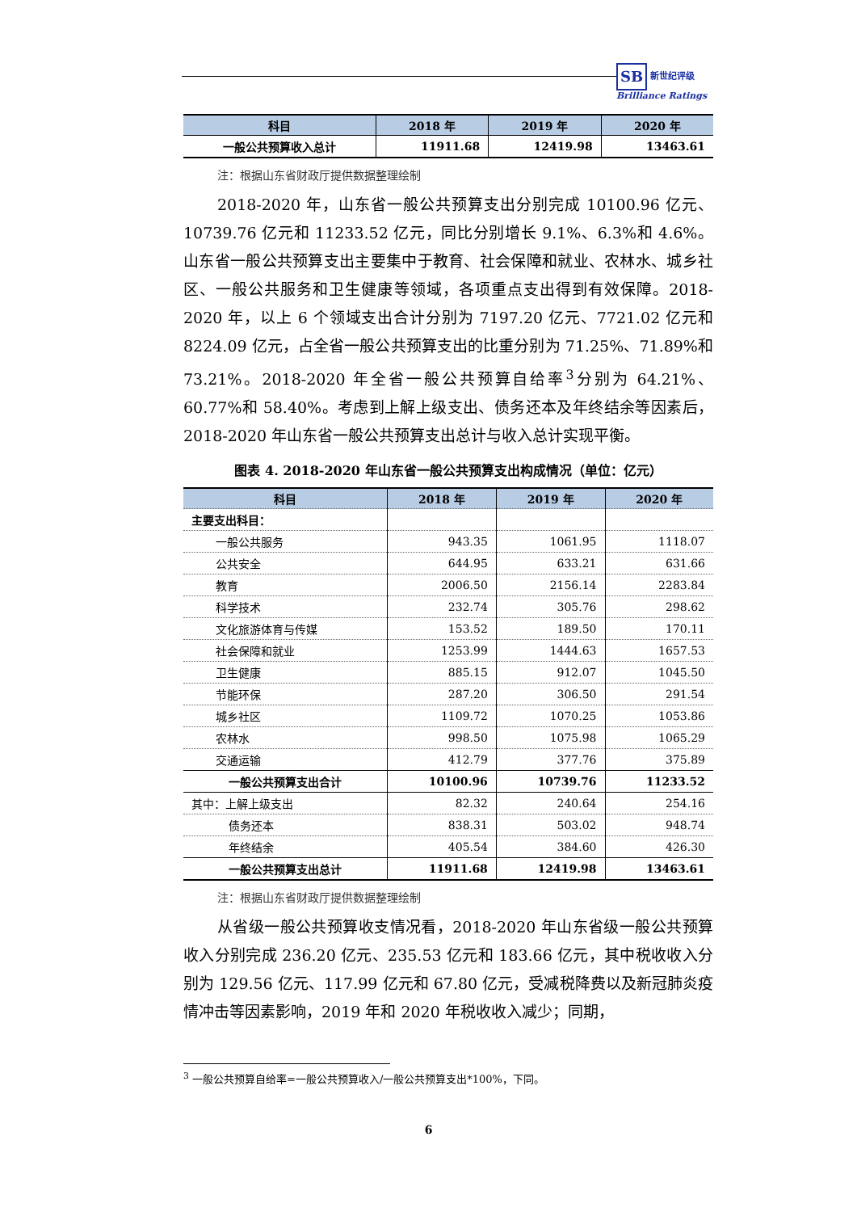SB 新世纪评级
Brilliance Ratings
| 科目 | 2018 年 | 2019 年 | 2020 年 |
| --- | --- | --- | --- |
| 一般公共预算收入总计 | 11911.68 | 12419.98 | 13463.61 |
注：根据山东省财政厅提供数据整理绘制
2018-2020 年，山东省一般公共预算支出分别完成 10100.96 亿元、10739.76 亿元和 11233.52 亿元，同比分别增长 9.1%、6.3%和 4.6%。山东省一般公共预算支出主要集中于教育、社会保障和就业、农林水、城乡社区、一般公共服务和卫生健康等领域，各项重点支出得到有效保障。2018-2020 年，以上 6 个领域支出合计分别为 7197.20 亿元、7721.02 亿元和 8224.09 亿元，占全省一般公共预算支出的比重分别为 71.25%、71.89%和 73.21%。2018-2020 年全省一般公共预算自给率<sup>3</sup>分别为 64.21%、60.77%和 58.40%。考虑到上解上级支出、债务还本及年终结余等因素后，2018-2020 年山东省一般公共预算支出总计与收入总计实现平衡。
图表 4. 2018-2020 年山东省一般公共预算支出构成情况（单位：亿元）
| 科目 | 2018 年 | 2019 年 | 2020 年 |
| --- | --- | --- | --- |
| 主要支出科目： | | | |
| 一般公共服务 | 943.35 | 1061.95 | 1118.07 |
| 公共安全 | 644.95 | 633.21 | 631.66 |
| 教育 | 2006.50 | 2156.14 | 2283.84 |
| 科学技术 | 232.74 | 305.76 | 298.62 |
| 文化旅游体育与传媒 | 153.52 | 189.50 | 170.11 |
| 社会保障和就业 | 1253.99 | 1444.63 | 1657.53 |
| 卫生健康 | 885.15 | 912.07 | 1045.50 |
| 节能环保 | 287.20 | 306.50 | 291.54 |
| 城乡社区 | 1109.72 | 1070.25 | 1053.86 |
| 农林水 | 998.50 | 1075.98 | 1065.29 |
| 交通运输 | 412.79 | 377.76 | 375.89 |
| 一般公共预算支出合计 | 10100.96 | 10739.76 | 11233.52 |
| 其中：上解上级支出 | 82.32 | 240.64 | 254.16 |
| 债务还本 | 838.31 | 503.02 | 948.74 |
| 年终结余 | 405.54 | 384.60 | 426.30 |
| 一般公共预算支出总计 | 11911.68 | 12419.98 | 13463.61 |
注：根据山东省财政厅提供数据整理绘制
从省级一般公共预算收支情况看，2018-2020 年山东省级一般公共预算收入分别完成 236.20 亿元、235.53 亿元和 183.66 亿元，其中税收收入分别为 129.56 亿元、117.99 亿元和 67.80 亿元，受减税降费以及新冠肺炎疫情冲击等因素影响，2019 年和 2020 年税收收入减少；同期，
<sup>3</sup> 一般公共预算自给率=一般公共预算收入/一般公共预算支出*100%，下同。
6